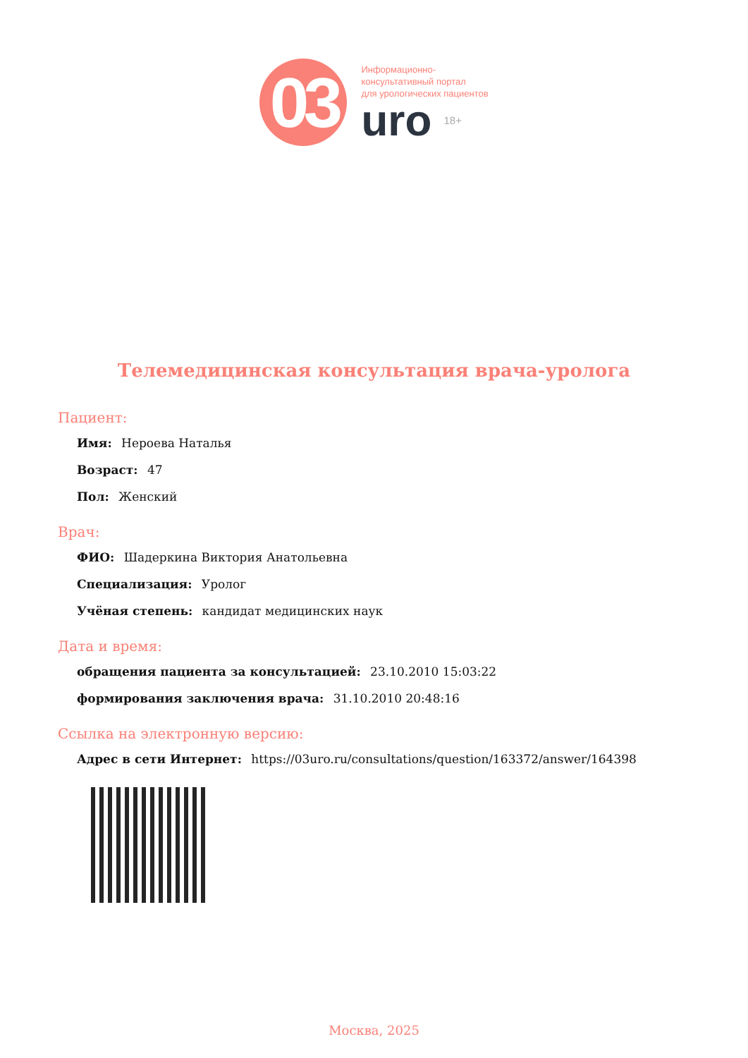03
Информационно-
консультативный портал
для урологических пациентов
uro 18+
Телемедицинская консультация врача-уролога
Пациент:
Имя: Нероева Наталья
Возраст: 47
Пол: Женский
Врач:
ФИО: Шадеркина Виктория Анатольевна
Специализация: Уролог
Учёная степень: кандидат медицинских наук
Дата и время:
обращения пациента за консультацией: 23.10.2010 15:03:22
формирования заключения врача: 31.10.2010 20:48:16
Ссылка на электронную версию:
Адрес в сети Интернет: https://03uro.ru/consultations/question/163372/answer/164398
Москва, 2025